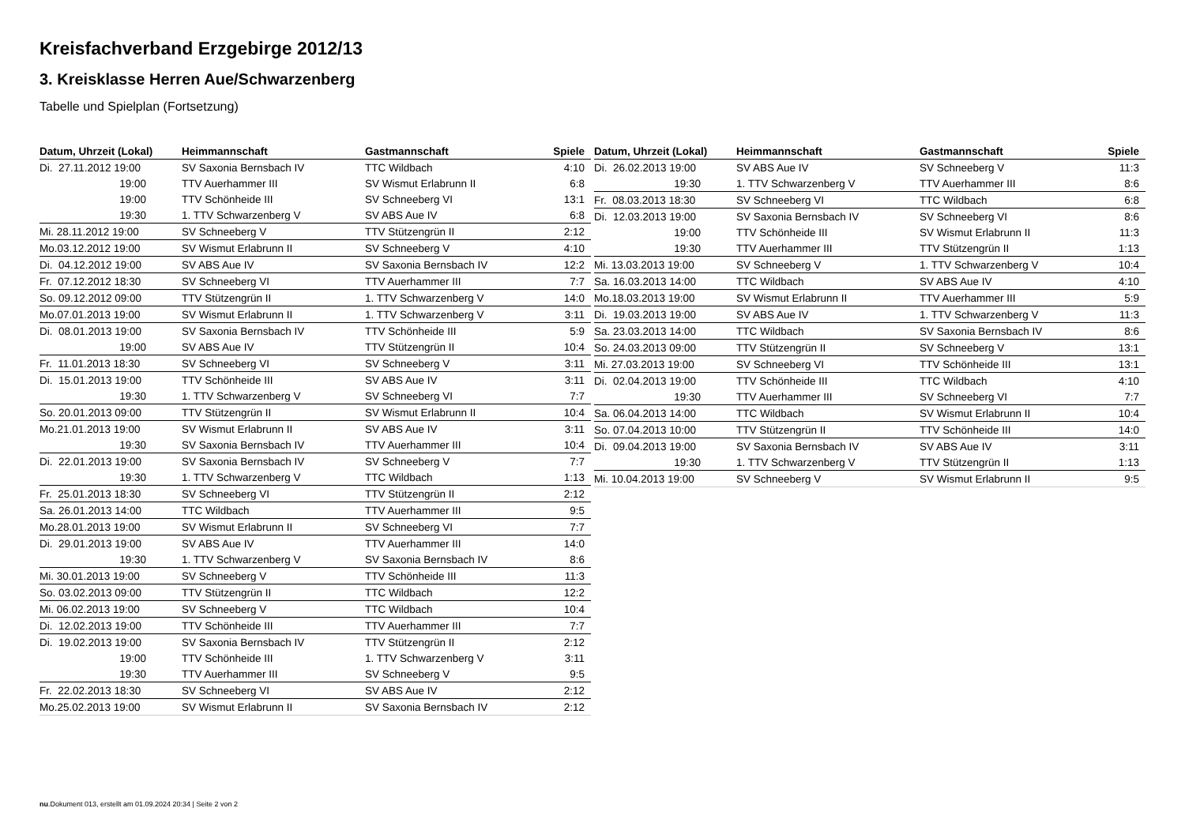Kreisfachverband Erzgebirge 2012/13
3. Kreisklasse Herren Aue/Schwarzenberg
Tabelle und Spielplan (Fortsetzung)
| Datum, Uhrzeit (Lokal) | Heimmannschaft | Gastmannschaft | Spiele |
| --- | --- | --- | --- |
| Di. 27.11.2012 19:00 | SV Saxonia Bernsbach IV | TTC Wildbach | 4:10 |
| 19:00 | TTV Auerhammer III | SV Wismut Erlabrunn II | 6:8 |
| 19:00 | TTV Schönheide III | SV Schneeberg VI | 13:1 |
| 19:30 | 1. TTV Schwarzenberg V | SV ABS Aue IV | 6:8 |
| Mi. 28.11.2012 19:00 | SV Schneeberg V | TTV Stützengrün II | 2:12 |
| Mo.03.12.2012 19:00 | SV Wismut Erlabrunn II | SV Schneeberg V | 4:10 |
| Di. 04.12.2012 19:00 | SV ABS Aue IV | SV Saxonia Bernsbach IV | 12:2 |
| Fr. 07.12.2012 18:30 | SV Schneeberg VI | TTV Auerhammer III | 7:7 |
| So. 09.12.2012 09:00 | TTV Stützengrün II | 1. TTV Schwarzenberg V | 14:0 |
| Mo.07.01.2013 19:00 | SV Wismut Erlabrunn II | 1. TTV Schwarzenberg V | 3:11 |
| Di. 08.01.2013 19:00 | SV Saxonia Bernsbach IV | TTV Schönheide III | 5:9 |
| 19:00 | SV ABS Aue IV | TTV Stützengrün II | 10:4 |
| Fr. 11.01.2013 18:30 | SV Schneeberg VI | SV Schneeberg V | 3:11 |
| Di. 15.01.2013 19:00 | TTV Schönheide III | SV ABS Aue IV | 3:11 |
| 19:30 | 1. TTV Schwarzenberg V | SV Schneeberg VI | 7:7 |
| So. 20.01.2013 09:00 | TTV Stützengrün II | SV Wismut Erlabrunn II | 10:4 |
| Mo.21.01.2013 19:00 | SV Wismut Erlabrunn II | SV ABS Aue IV | 3:11 |
| 19:30 | SV Saxonia Bernsbach IV | TTV Auerhammer III | 10:4 |
| Di. 22.01.2013 19:00 | SV Saxonia Bernsbach IV | SV Schneeberg V | 7:7 |
| 19:30 | 1. TTV Schwarzenberg V | TTC Wildbach | 1:13 |
| Fr. 25.01.2013 18:30 | SV Schneeberg VI | TTV Stützengrün II | 2:12 |
| Sa. 26.01.2013 14:00 | TTC Wildbach | TTV Auerhammer III | 9:5 |
| Mo.28.01.2013 19:00 | SV Wismut Erlabrunn II | SV Schneeberg VI | 7:7 |
| Di. 29.01.2013 19:00 | SV ABS Aue IV | TTV Auerhammer III | 14:0 |
| 19:30 | 1. TTV Schwarzenberg V | SV Saxonia Bernsbach IV | 8:6 |
| Mi. 30.01.2013 19:00 | SV Schneeberg V | TTV Schönheide III | 11:3 |
| So. 03.02.2013 09:00 | TTV Stützengrün II | TTC Wildbach | 12:2 |
| Mi. 06.02.2013 19:00 | SV Schneeberg V | TTC Wildbach | 10:4 |
| Di. 12.02.2013 19:00 | TTV Schönheide III | TTV Auerhammer III | 7:7 |
| Di. 19.02.2013 19:00 | SV Saxonia Bernsbach IV | TTV Stützengrün II | 2:12 |
| 19:00 | TTV Schönheide III | 1. TTV Schwarzenberg V | 3:11 |
| 19:30 | TTV Auerhammer III | SV Schneeberg V | 9:5 |
| Fr. 22.02.2013 18:30 | SV Schneeberg VI | SV ABS Aue IV | 2:12 |
| Mo.25.02.2013 19:00 | SV Wismut Erlabrunn II | SV Saxonia Bernsbach IV | 2:12 |
| Datum, Uhrzeit (Lokal) | Heimmannschaft | Gastmannschaft | Spiele |
| --- | --- | --- | --- |
| Di. 26.02.2013 19:00 | SV ABS Aue IV | SV Schneeberg V | 11:3 |
| 19:30 | 1. TTV Schwarzenberg V | TTV Auerhammer III | 8:6 |
| Fr. 08.03.2013 18:30 | SV Schneeberg VI | TTC Wildbach | 6:8 |
| Di. 12.03.2013 19:00 | SV Saxonia Bernsbach IV | SV Schneeberg VI | 8:6 |
| 19:00 | TTV Schönheide III | SV Wismut Erlabrunn II | 11:3 |
| 19:30 | TTV Auerhammer III | TTV Stützengrün II | 1:13 |
| Mi. 13.03.2013 19:00 | SV Schneeberg V | 1. TTV Schwarzenberg V | 10:4 |
| Sa. 16.03.2013 14:00 | TTC Wildbach | SV ABS Aue IV | 4:10 |
| Mo.18.03.2013 19:00 | SV Wismut Erlabrunn II | TTV Auerhammer III | 5:9 |
| Di. 19.03.2013 19:00 | SV ABS Aue IV | 1. TTV Schwarzenberg V | 11:3 |
| Sa. 23.03.2013 14:00 | TTC Wildbach | SV Saxonia Bernsbach IV | 8:6 |
| So. 24.03.2013 09:00 | TTV Stützengrün II | SV Schneeberg V | 13:1 |
| Mi. 27.03.2013 19:00 | SV Schneeberg VI | TTV Schönheide III | 13:1 |
| Di. 02.04.2013 19:00 | TTV Schönheide III | TTC Wildbach | 4:10 |
| 19:30 | TTV Auerhammer III | SV Schneeberg VI | 7:7 |
| Sa. 06.04.2013 14:00 | TTC Wildbach | SV Wismut Erlabrunn II | 10:4 |
| So. 07.04.2013 10:00 | TTV Stützengrün II | TTV Schönheide III | 14:0 |
| Di. 09.04.2013 19:00 | SV Saxonia Bernsbach IV | SV ABS Aue IV | 3:11 |
| 19:30 | 1. TTV Schwarzenberg V | TTV Stützengrün II | 1:13 |
| Mi. 10.04.2013 19:00 | SV Schneeberg V | SV Wismut Erlabrunn II | 9:5 |
nu.Dokument 013, erstellt am 01.09.2024 20:34 | Seite 2 von 2